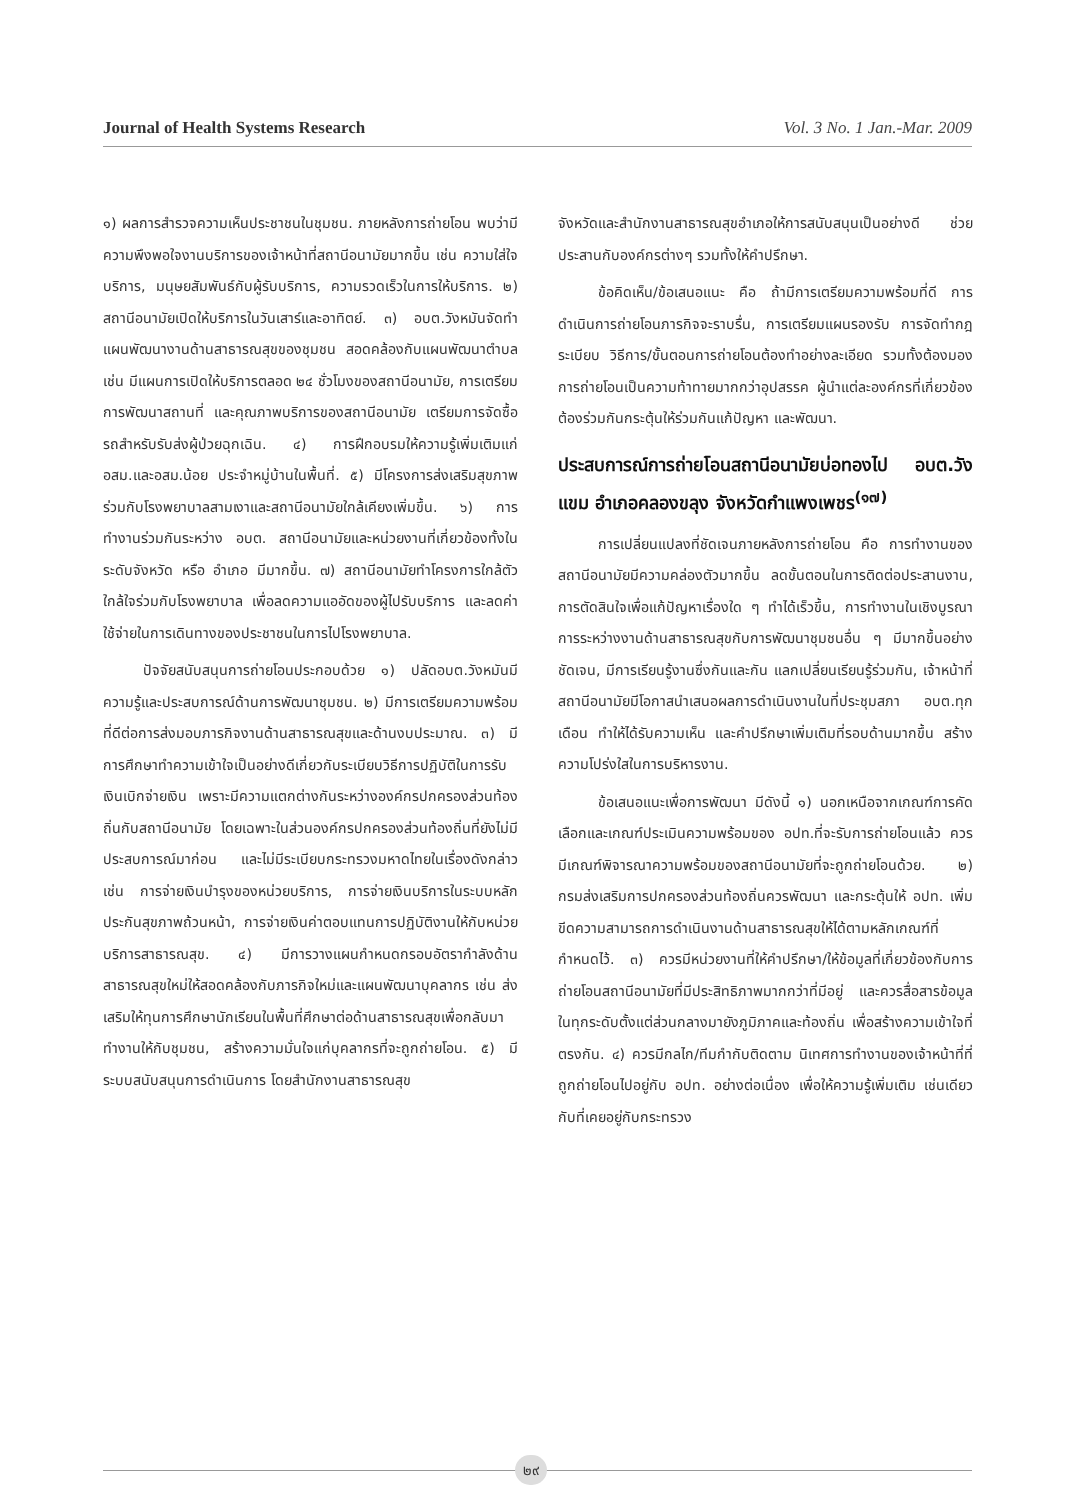Journal of Health Systems Research Vol. 3 No. 1 Jan.-Mar. 2009
๑) ผลการสำรวจความเห็นประชาชนในชุมชน. ภายหลังการถ่ายโอน พบว่ามีความพึงพอใจงานบริการของเจ้าหน้าที่สถานีอนามัยมากขึ้น เช่น ความใส่ใจบริการ, มนุษยสัมพันธ์กับผู้รับบริการ, ความรวดเร็วในการให้บริการ. ๒) สถานีอนามัยเปิดให้บริการในวันเสาร์และอาทิตย์. ๓) อบต.วังหมันจัดทำแผนพัฒนางานด้านสาธารณสุขของชุมชน สอดคล้องกับแผนพัฒนาตำบล เช่น มีแผนการเปิดให้บริการตลอด ๒๔ ชั่วโมงของสถานีอนามัย, การเตรียมการพัฒนาสถานที่ และคุณภาพบริการของสถานีอนามัย เตรียมการจัดซื้อรถสำหรับรับส่งผู้ป่วยฉุกเฉิน. ๔) การฝึกอบรมให้ความรู้เพิ่มเติมแก่ อสม.และอสม.น้อย ประจำหมู่บ้านในพื้นที่. ๕) มีโครงการส่งเสริมสุขภาพร่วมกับโรงพยาบาลสามเงาและสถานีอนามัยใกล้เคียงเพิ่มขึ้น. ๖) การทำงานร่วมกันระหว่าง อบต. สถานีอนามัยและหน่วยงานที่เกี่ยวข้องทั้งในระดับจังหวัด หรือ อำเภอ มีมากขึ้น. ๗) สถานีอนามัยทำโครงการใกล้ตัวใกล้ใจร่วมกับโรงพยาบาล เพื่อลดความแออัดของผู้ไปรับบริการ และลดค่าใช้จ่ายในการเดินทางของประชาชนในการไปโรงพยาบาล.
ปัจจัยสนับสนุนการถ่ายโอนประกอบด้วย ๑) ปลัดอบต.วังหมันมีความรู้และประสบการณ์ด้านการพัฒนาชุมชน. ๒) มีการเตรียมความพร้อมที่ดีต่อการส่งมอบภารกิจงานด้านสาธารณสุขและด้านงบประมาณ. ๓) มีการศึกษาทำความเข้าใจเป็นอย่างดีเกี่ยวกับระเบียบวิธีการปฏิบัติในการรับเงินเบิกจ่ายเงิน เพราะมีความแตกต่างกันระหว่างองค์กรปกครองส่วนท้องถิ่นกับสถานีอนามัย โดยเฉพาะในส่วนองค์กรปกครองส่วนท้องถิ่นที่ยังไม่มีประสบการณ์มาก่อน และไม่มีระเบียบกระทรวงมหาดไทยในเรื่องดังกล่าว เช่น การจ่ายเงินบำรุงของหน่วยบริการ, การจ่ายเงินบริการในระบบหลักประกันสุขภาพถ้วนหน้า, การจ่ายเงินค่าตอบแทนการปฏิบัติงานให้กับหน่วยบริการสาธารณสุข. ๔) มีการวางแผนกำหนดกรอบอัตรากำลังด้านสาธารณสุขใหม่ให้สอดคล้องกับภารกิจใหม่และแผนพัฒนาบุคลากร เช่น ส่งเสริมให้ทุนการศึกษานักเรียนในพื้นที่ศึกษาต่อด้านสาธารณสุขเพื่อกลับมาทำงานให้กับชุมชน, สร้างความมั่นใจแก่บุคลากรที่จะถูกถ่ายโอน. ๕) มีระบบสนับสนุนการดำเนินการ โดยสำนักงานสาธารณสุข
จังหวัดและสำนักงานสาธารณสุขอำเภอให้การสนับสนุนเป็นอย่างดี ช่วยประสานกับองค์กรต่างๆ รวมทั้งให้คำปรึกษา.
ข้อคิดเห็น/ข้อเสนอแนะ คือ ถ้ามีการเตรียมความพร้อมที่ดี การดำเนินการถ่ายโอนภารกิจจะราบรื่น, การเตรียมแผนรองรับ การจัดทำกฎระเบียบ วิธีการ/ขั้นตอนการถ่ายโอนต้องทำอย่างละเอียด รวมทั้งต้องมองการถ่ายโอนเป็นความท้าทายมากกว่าอุปสรรค ผู้นำแต่ละองค์กรที่เกี่ยวข้องต้องร่วมกันกระตุ้นให้ร่วมกันแก้ปัญหา และพัฒนา.
ประสบการณ์การถ่ายโอนสถานีอนามัยบ่อทองไป อบต.วังแขม อำเภอคลองขลุง จังหวัดกำแพงเพชร<sup>(๑๗)</sup>
การเปลี่ยนแปลงที่ชัดเจนภายหลังการถ่ายโอน คือ การทำงานของสถานีอนามัยมีความคล่องตัวมากขึ้น ลดขั้นตอนในการติดต่อประสานงาน, การตัดสินใจเพื่อแก้ปัญหาเรื่องใด ๆ ทำได้เร็วขึ้น, การทำงานในเชิงบูรณาการระหว่างงานด้านสาธารณสุขกับการพัฒนาชุมชนอื่น ๆ มีมากขึ้นอย่างชัดเจน, มีการเรียนรู้งานซึ่งกันและกัน แลกเปลี่ยนเรียนรู้ร่วมกัน, เจ้าหน้าที่สถานีอนามัยมีโอกาสนำเสนอผลการดำเนินงานในที่ประชุมสภา อบต.ทุกเดือน ทำให้ได้รับความเห็น และคำปรึกษาเพิ่มเติมที่รอบด้านมากขึ้น สร้างความโปร่งใสในการบริหารงาน.
ข้อเสนอแนะเพื่อการพัฒนา มีดังนี้ ๑) นอกเหนือจากเกณฑ์การคัดเลือกและเกณฑ์ประเมินความพร้อมของ อปท.ที่จะรับการถ่ายโอนแล้ว ควรมีเกณฑ์พิจารณาความพร้อมของสถานีอนามัยที่จะถูกถ่ายโอนด้วย. ๒) กรมส่งเสริมการปกครองส่วนท้องถิ่นควรพัฒนา และกระตุ้นให้ อปท. เพิ่มขีดความสามารถการดำเนินงานด้านสาธารณสุขให้ได้ตามหลักเกณฑ์ที่กำหนดไว้. ๓) ควรมีหน่วยงานที่ให้คำปรึกษา/ให้ข้อมูลที่เกี่ยวข้องกับการถ่ายโอนสถานีอนามัยที่มีประสิทธิภาพมากกว่าที่มีอยู่ และควรสื่อสารข้อมูลในทุกระดับตั้งแต่ส่วนกลางมายังภูมิภาคและท้องถิ่น เพื่อสร้างความเข้าใจที่ตรงกัน. ๔) ควรมีกลไก/ทีมกำกับติดตาม นิเทศการทำงานของเจ้าหน้าที่ที่ถูกถ่ายโอนไปอยู่กับ อปท. อย่างต่อเนื่อง เพื่อให้ความรู้เพิ่มเติม เช่นเดียวกับที่เคยอยู่กับกระทรวง
๒๙